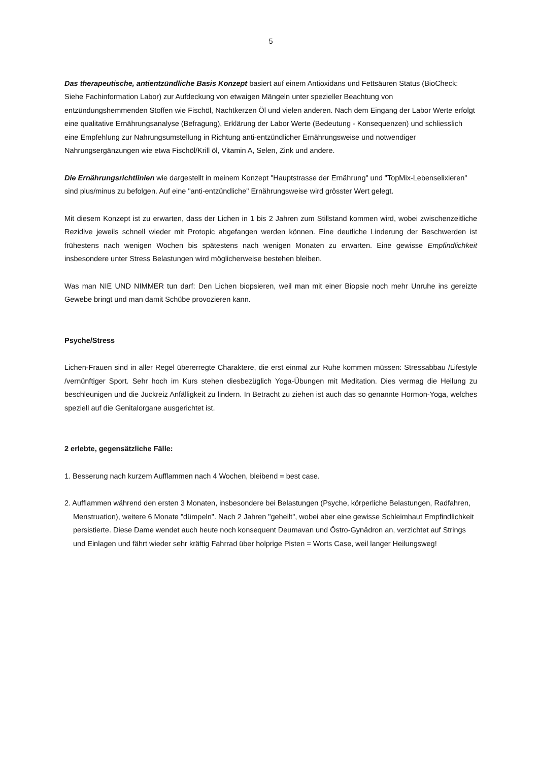5
Das therapeutische, antientzündliche Basis Konzept basiert auf einem Antioxidans und Fettsäuren Status (BioCheck: Siehe Fachinformation Labor) zur Aufdeckung von etwaigen Mängeln unter spezieller Beachtung von entzündungshemmenden Stoffen wie Fischöl, Nachtkerzen Öl und vielen anderen. Nach dem Eingang der Labor Werte erfolgt eine qualitative Ernährungsanalyse (Befragung), Erklärung der Labor Werte (Bedeutung - Konsequenzen) und schliesslich eine Empfehlung zur Nahrungsumstellung in Richtung anti-entzündlicher Ernährungsweise und notwendiger Nahrungsergänzungen wie etwa Fischöl/Krill öl, Vitamin A, Selen, Zink und andere.
Die Ernährungsrichtlinien wie dargestellt in meinem Konzept "Hauptstrasse der Ernährung" und "TopMix-Lebenselixieren" sind plus/minus zu befolgen. Auf eine "anti-entzündliche" Ernährungsweise wird grösster Wert gelegt.
Mit diesem Konzept ist zu erwarten, dass der Lichen in 1 bis 2 Jahren zum Stillstand kommen wird, wobei zwischenzeitliche Rezidive jeweils schnell wieder mit Protopic abgefangen werden können. Eine deutliche Linderung der Beschwerden ist frühestens nach wenigen Wochen bis spätestens nach wenigen Monaten zu erwarten. Eine gewisse Empfindlichkeit insbesondere unter Stress Belastungen wird möglicherweise bestehen bleiben.
Was man NIE UND NIMMER tun darf: Den Lichen biopsieren, weil man mit einer Biopsie noch mehr Unruhe ins gereizte Gewebe bringt und man damit Schübe provozieren kann.
Psyche/Stress
Lichen-Frauen sind in aller Regel übererregte Charaktere, die erst einmal zur Ruhe kommen müssen: Stressabbau /Lifestyle /vernünftiger Sport. Sehr hoch im Kurs stehen diesbezüglich Yoga-Übungen mit Meditation. Dies vermag die Heilung zu beschleunigen und die Juckreiz Anfälligkeit zu lindern. In Betracht zu ziehen ist auch das so genannte Hormon-Yoga, welches speziell auf die Genitalorgane ausgerichtet ist.
2 erlebte, gegensätzliche Fälle:
1. Besserung nach kurzem Aufflammen nach 4 Wochen, bleibend = best case.
2. Aufflammen während den ersten 3 Monaten, insbesondere bei Belastungen (Psyche, körperliche Belastungen, Radfahren, Menstruation), weitere 6 Monate "dümpeln". Nach 2 Jahren "geheilt", wobei aber eine gewisse Schleimhaut Empfindlichkeit persistierte. Diese Dame wendet auch heute noch konsequent Deumavan und Östro-Gynädron an, verzichtet auf Strings und Einlagen und fährt wieder sehr kräftig Fahrrad über holprige Pisten = Worts Case, weil langer Heilungsweg!